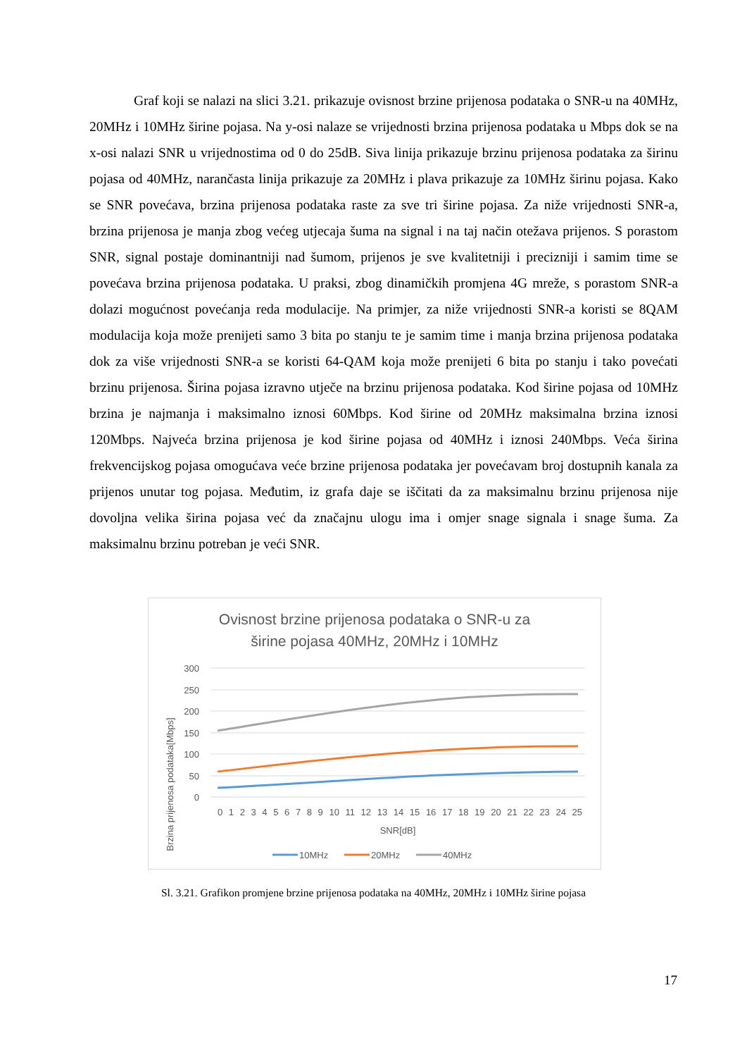Graf koji se nalazi na slici 3.21. prikazuje ovisnost brzine prijenosa podataka o SNR-u na 40MHz, 20MHz i 10MHz širine pojasa. Na y-osi nalaze se vrijednosti brzina prijenosa podataka u Mbps dok se na x-osi nalazi SNR u vrijednostima od 0 do 25dB. Siva linija prikazuje brzinu prijenosa podataka za širinu pojasa od 40MHz, narančasta linija prikazuje za 20MHz i plava prikazuje za 10MHz širinu pojasa. Kako se SNR povećava, brzina prijenosa podataka raste za sve tri širine pojasa. Za niže vrijednosti SNR-a, brzina prijenosa je manja zbog većeg utjecaja šuma na signal i na taj način otežava prijenos. S porastom SNR, signal postaje dominantniji nad šumom, prijenos je sve kvalitetniji i precizniji i samim time se povećava brzina prijenosa podataka. U praksi, zbog dinamičkih promjena 4G mreže, s porastom SNR-a dolazi mogućnost povećanja reda modulacije. Na primjer, za niže vrijednosti SNR-a koristi se 8QAM modulacija koja može prenijeti samo 3 bita po stanju te je samim time i manja brzina prijenosa podataka dok za više vrijednosti SNR-a se koristi 64-QAM koja može prenijeti 6 bita po stanju i tako povećati brzinu prijenosa. Širina pojasa izravno utječe na brzinu prijenosa podataka. Kod širine pojasa od 10MHz brzina je najmanja i maksimalno iznosi 60Mbps. Kod širine od 20MHz maksimalna brzina iznosi 120Mbps. Najveća brzina prijenosa je kod širine pojasa od 40MHz i iznosi 240Mbps. Veća širina frekvencijskog pojasa omogućava veće brzine prijenosa podataka jer povećavam broj dostupnih kanala za prijenos unutar tog pojasa. Međutim, iz grafa daje se iščitati da za maksimalnu brzinu prijenosa nije dovoljna velika širina pojasa već da značajnu ulogu ima i omjer snage signala i snage šuma. Za maksimalnu brzinu potreban je veći SNR.
Ovisnost brzine prijenosa podataka o SNR-u za
širine pojasa 40MHz, 20MHz i 10MHz
Brzina prijenosa podataka[Mbps]
300
250
200
150
100
50
0
0 1 2 3 4 5 6 7 8 9 10 11 12 13 14 15 16 17 18 19 20 21 22 23 24 25
SNR[dB]
10MHz
20MHz
40MHz
Sl. 3.21. Grafikon promjene brzine prijenosa podataka na 40MHz, 20MHz i 10MHz širine pojasa
17